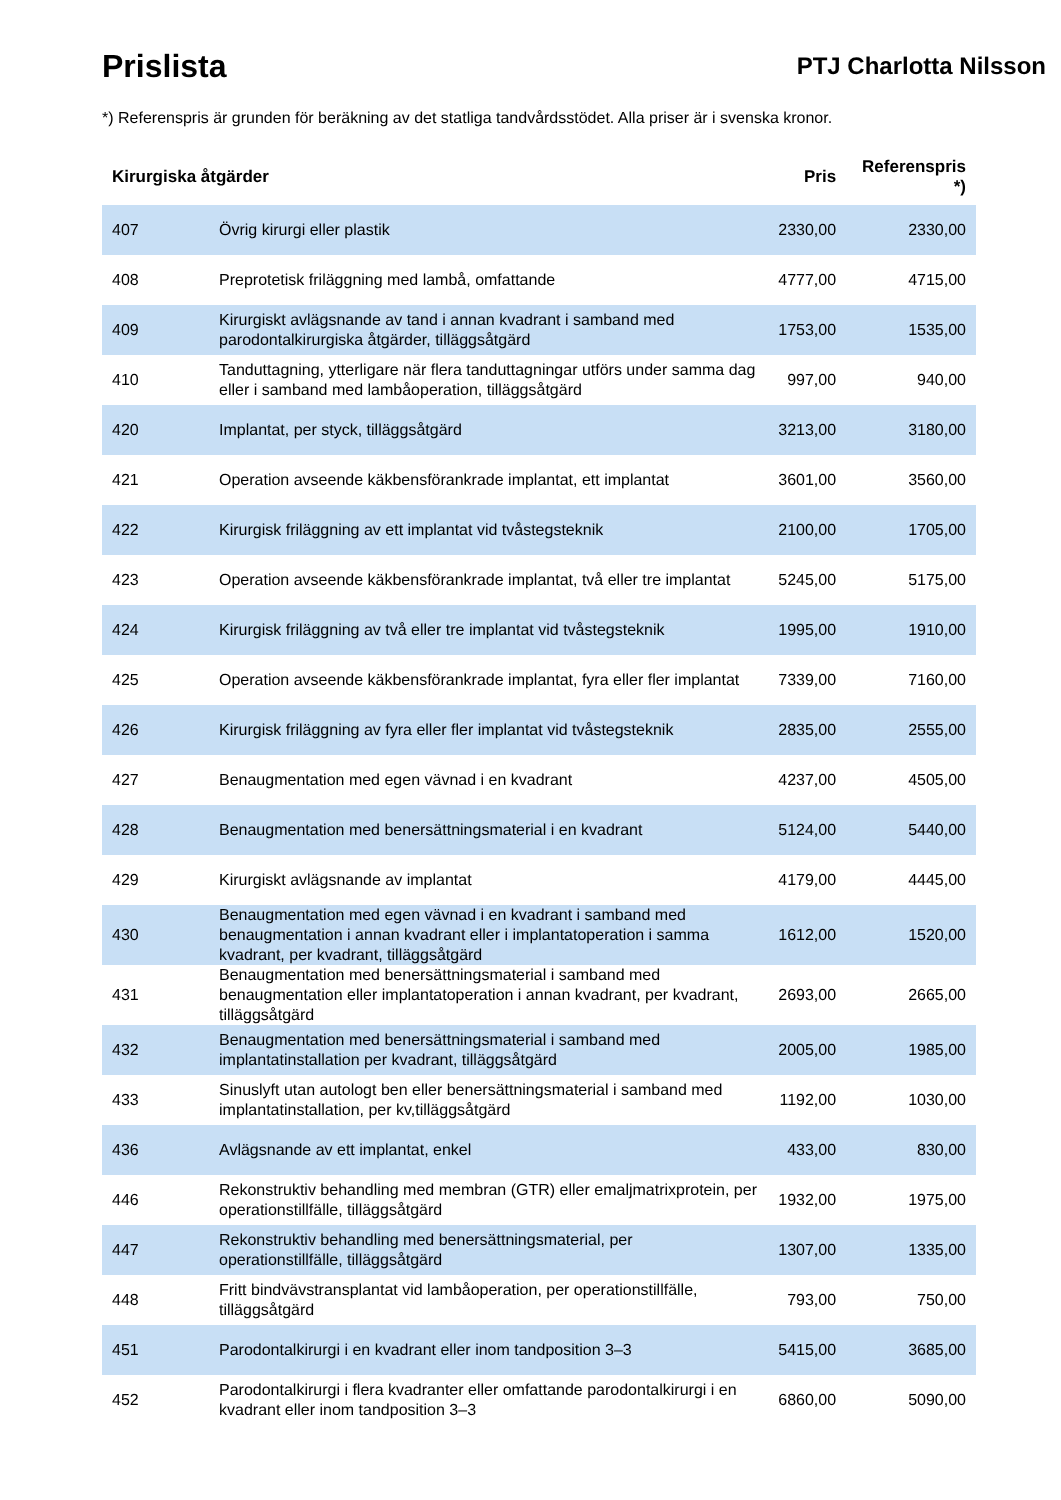Prislista
PTJ Charlotta Nilsson
*) Referenspris är grunden för beräkning av det statliga tandvårdsstödet. Alla priser är i svenska kronor.
| Kirurgiska åtgärder | | Pris | Referenspris *) |
| --- | --- | --- | --- |
| 407 | Övrig kirurgi eller plastik | 2330,00 | 2330,00 |
| 408 | Preprotetisk friläggning med lambå, omfattande | 4777,00 | 4715,00 |
| 409 | Kirurgiskt avlägsnande av tand i annan kvadrant i samband med parodontalkirurgiska åtgärder, tilläggsåtgärd | 1753,00 | 1535,00 |
| 410 | Tanduttagning, ytterligare när flera tanduttagningar utförs under samma dag eller i samband med lambåoperation, tilläggsåtgärd | 997,00 | 940,00 |
| 420 | Implantat, per styck, tilläggsåtgärd | 3213,00 | 3180,00 |
| 421 | Operation avseende käkbensförankrade implantat, ett implantat | 3601,00 | 3560,00 |
| 422 | Kirurgisk friläggning av ett implantat vid tvåstegsteknik | 2100,00 | 1705,00 |
| 423 | Operation avseende käkbensförankrade implantat, två eller tre implantat | 5245,00 | 5175,00 |
| 424 | Kirurgisk friläggning av två eller tre implantat vid tvåstegsteknik | 1995,00 | 1910,00 |
| 425 | Operation avseende käkbensförankrade implantat, fyra eller fler implantat | 7339,00 | 7160,00 |
| 426 | Kirurgisk friläggning av fyra eller fler implantat vid tvåstegsteknik | 2835,00 | 2555,00 |
| 427 | Benaugmentation med egen vävnad i en kvadrant | 4237,00 | 4505,00 |
| 428 | Benaugmentation med benersättningsmaterial i en kvadrant | 5124,00 | 5440,00 |
| 429 | Kirurgiskt avlägsnande av implantat | 4179,00 | 4445,00 |
| 430 | Benaugmentation med egen vävnad i en kvadrant i samband med benaugmentation i annan kvadrant eller i implantatoperation i samma kvadrant, per kvadrant, tilläggsåtgärd | 1612,00 | 1520,00 |
| 431 | Benaugmentation med benersättningsmaterial i samband med benaugmentation eller implantatoperation i annan kvadrant, per kvadrant, tilläggsåtgärd | 2693,00 | 2665,00 |
| 432 | Benaugmentation med benersättningsmaterial i samband med implantatinstallation per kvadrant, tilläggsåtgärd | 2005,00 | 1985,00 |
| 433 | Sinuslyft utan autologt ben eller benersättningsmaterial i samband med implantatinstallation, per kv,tilläggsåtgärd | 1192,00 | 1030,00 |
| 436 | Avlägsnande av ett implantat, enkel | 433,00 | 830,00 |
| 446 | Rekonstruktiv behandling med membran (GTR) eller emaljmatrixprotein, per operationstillfälle, tilläggsåtgärd | 1932,00 | 1975,00 |
| 447 | Rekonstruktiv behandling med benersättningsmaterial, per operationstillfälle, tilläggsåtgärd | 1307,00 | 1335,00 |
| 448 | Fritt bindvävstransplantat vid lambåoperation, per operationstillfälle, tilläggsåtgärd | 793,00 | 750,00 |
| 451 | Parodontalkirurgi i en kvadrant eller inom tandposition 3–3 | 5415,00 | 3685,00 |
| 452 | Parodontalkirurgi i flera kvadranter eller omfattande parodontalkirurgi i en kvadrant eller inom tandposition 3–3 | 6860,00 | 5090,00 |